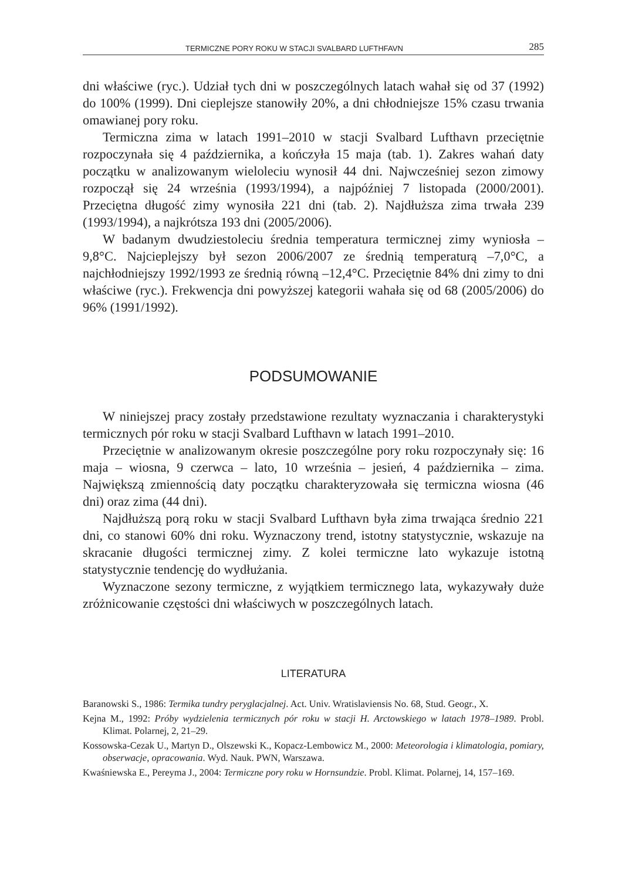TERMICZNE PORY ROKU W STACJI SVALBARD LUFTHFAVN 285
dni właściwe (ryc.). Udział tych dni w poszczególnych latach wahał się od 37 (1992) do 100% (1999). Dni cieplejsze stanowiły 20%, a dni chłodniejsze 15% czasu trwania omawianej pory roku.
Termiczna zima w latach 1991–2010 w stacji Svalbard Lufthavn przeciętnie rozpoczynała się 4 października, a kończyła 15 maja (tab. 1). Zakres wahań daty początku w analizowanym wieloleciu wynosił 44 dni. Najwcześniej sezon zimowy rozpoczął się 24 września (1993/1994), a najpóźniej 7 listopada (2000/2001). Przeciętna długość zimy wynosiła 221 dni (tab. 2). Najdłuższa zima trwała 239 (1993/1994), a najkrótsza 193 dni (2005/2006).
W badanym dwudziestoleciu średnia temperatura termicznej zimy wyniosła –9,8°C. Najcieplejszy był sezon 2006/2007 ze średnią temperaturą –7,0°C, a najchłodniejszy 1992/1993 ze średnią równą –12,4°C. Przeciętnie 84% dni zimy to dni właściwe (ryc.). Frekwencja dni powyższej kategorii wahała się od 68 (2005/2006) do 96% (1991/1992).
PODSUMOWANIE
W niniejszej pracy zostały przedstawione rezultaty wyznaczania i charakterystyki termicznych pór roku w stacji Svalbard Lufthavn w latach 1991–2010.
Przeciętnie w analizowanym okresie poszczególne pory roku rozpoczynały się: 16 maja – wiosna, 9 czerwca – lato, 10 września – jesień, 4 października – zima. Największą zmiennością daty początku charakteryzowała się termiczna wiosna (46 dni) oraz zima (44 dni).
Najdłuższą porą roku w stacji Svalbard Lufthavn była zima trwająca średnio 221 dni, co stanowi 60% dni roku. Wyznaczony trend, istotny statystycznie, wskazuje na skracanie długości termicznej zimy. Z kolei termiczne lato wykazuje istotną statystycznie tendencję do wydłużania.
Wyznaczone sezony termiczne, z wyjątkiem termicznego lata, wykazywały duże zróżnicowanie częstości dni właściwych w poszczególnych latach.
LITERATURA
Baranowski S., 1986: Termika tundry peryglacjalnej. Act. Univ. Wratislaviensis No. 68, Stud. Geogr., X.
Kejna M., 1992: Próby wydzielenia termicznych pór roku w stacji H. Arctowskiego w latach 1978–1989. Probl. Klimat. Polarnej, 2, 21–29.
Kossowska-Cezak U., Martyn D., Olszewski K., Kopacz-Lembowicz M., 2000: Meteorologia i klimatologia, pomiary, obserwacje, opracowania. Wyd. Nauk. PWN, Warszawa.
Kwaśniewska E., Pereyma J., 2004: Termiczne pory roku w Hornsundzie. Probl. Klimat. Polarnej, 14, 157–169.